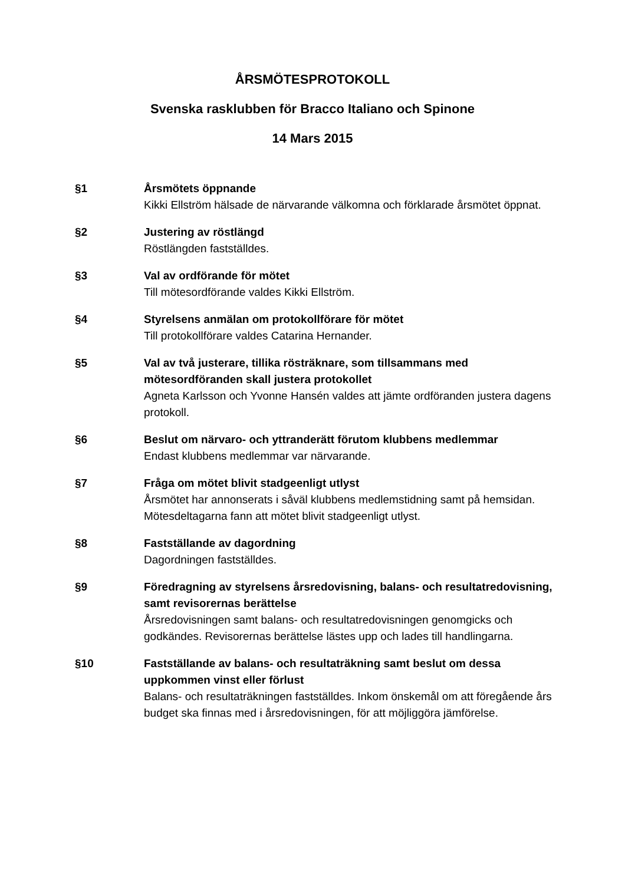ÅRSMÖTESPROTOKOLL
Svenska rasklubben för Bracco Italiano och Spinone
14 Mars 2015
§1 Årsmötets öppnande
Kikki Ellström hälsade de närvarande välkomna och förklarade årsmötet öppnat.
§2 Justering av röstlängd
Röstlängden fastställdes.
§3 Val av ordförande för mötet
Till mötesordförande valdes Kikki Ellström.
§4 Styrelsens anmälan om protokollförare för mötet
Till protokollförare valdes Catarina Hernander.
§5 Val av två justerare, tillika rösträknare, som tillsammans med mötesordföranden skall justera protokollet
Agneta Karlsson och Yvonne Hansén valdes att jämte ordföranden justera dagens protokoll.
§6 Beslut om närvaro- och yttranderätt förutom klubbens medlemmar
Endast klubbens medlemmar var närvarande.
§7 Fråga om mötet blivit stadgeenligt utlyst
Årsmötet har annonserats i såväl klubbens medlemstidning samt på hemsidan. Mötesdeltagarna fann att mötet blivit stadgeenligt utlyst.
§8 Fastställande av dagordning
Dagordningen fastställdes.
§9 Föredragning av styrelsens årsredovisning, balans- och resultatredovisning, samt revisorernas berättelse
Årsredovisningen samt balans- och resultatredovisningen genomgicks och godkändes. Revisorernas berättelse lästes upp och lades till handlingarna.
§10 Fastställande av balans- och resultaträkning samt beslut om dessa uppkommen vinst eller förlust
Balans- och resultaträkningen fastställdes. Inkom önskemål om att föregående års budget ska finnas med i årsredovisningen, för att möjliggöra jämförelse.